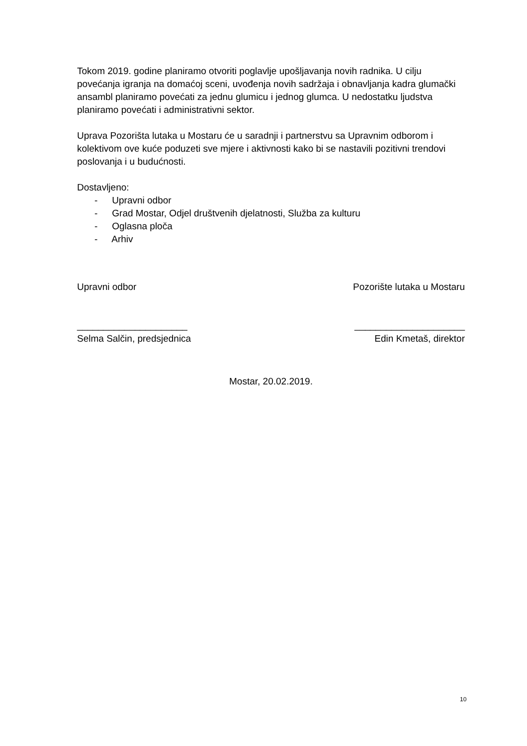Tokom 2019. godine planiramo otvoriti poglavlje upošljavanja novih radnika. U cilju povećanja igranja na domaćoj sceni, uvođenja novih sadržaja i obnavljanja kadra glumački ansambl planiramo povećati za jednu glumicu i jednog glumca. U nedostatku ljudstva planiramo povećati i administrativni sektor.
Uprava Pozorišta lutaka u Mostaru će u saradnji i partnerstvu sa Upravnim odborom i kolektivom ove kuće poduzeti sve mjere i aktivnosti kako bi se nastavili pozitivni trendovi poslovanja i u budućnosti.
Dostavljeno:
- Upravni odbor
- Grad Mostar, Odjel društvenih djelatnosti, Služba za kulturu
- Oglasna ploča
- Arhiv
Upravni odbor
_____________________
Selma Salčin, predsjednica
Pozorište lutaka u Mostaru
_____________________
Edin Kmetaš, direktor
Mostar, 20.02.2019.
10